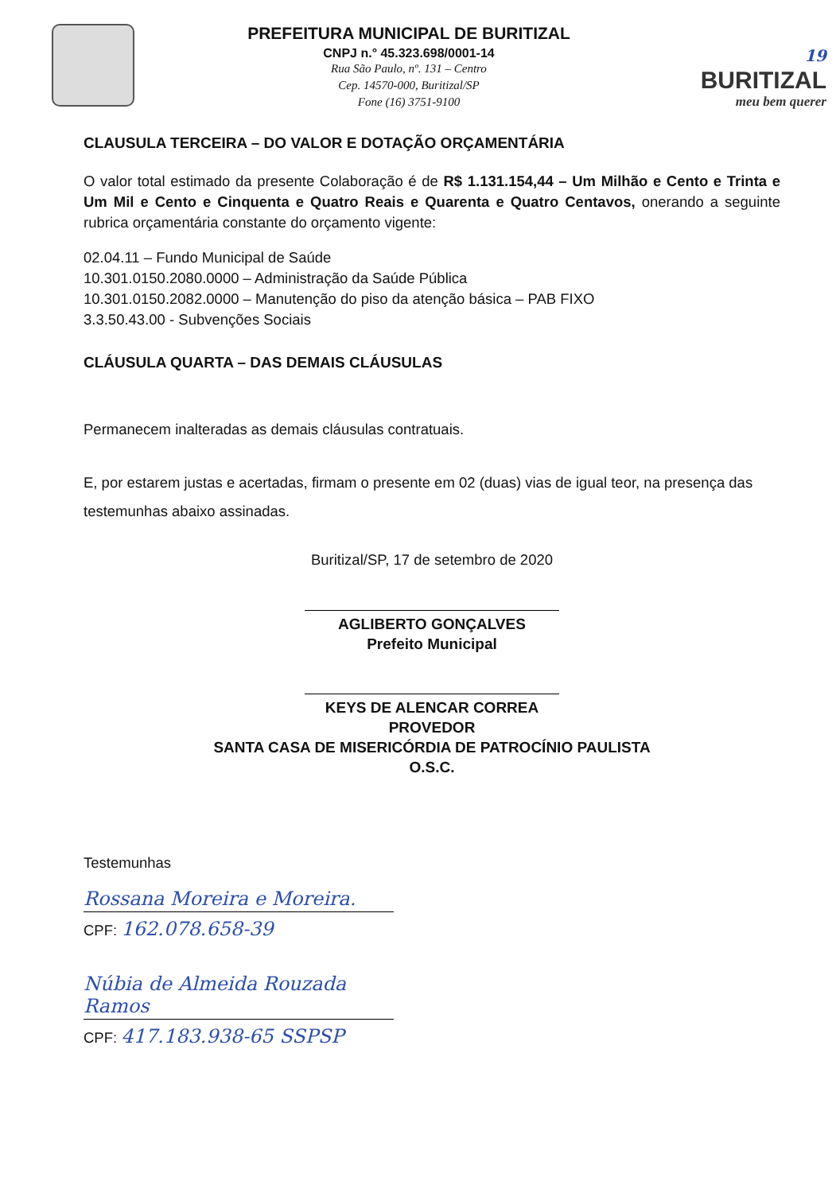PREFEITURA MUNICIPAL DE BURITIZAL
CNPJ n.° 45.323.698/0001-14
Rua São Paulo, nº. 131 – Centro
Cep. 14570-000, Buritizal/SP
Fone (16) 3751-9100
19
BURITIZAL
meu bem querer
CLAUSULA TERCEIRA – DO VALOR E DOTAÇÃO ORÇAMENTÁRIA
O valor total estimado da presente Colaboração é de R$ 1.131.154,44 – Um Milhão e Cento e Trinta e Um Mil e Cento e Cinquenta e Quatro Reais e Quarenta e Quatro Centavos, onerando a seguinte rubrica orçamentária constante do orçamento vigente:
02.04.11 – Fundo Municipal de Saúde
10.301.0150.2080.0000 – Administração da Saúde Pública
10.301.0150.2082.0000 – Manutenção do piso da atenção básica – PAB FIXO
3.3.50.43.00 - Subvenções Sociais
CLÁUSULA QUARTA – DAS DEMAIS CLÁUSULAS
Permanecem inalteradas as demais cláusulas contratuais.
E, por estarem justas e acertadas, firmam o presente em 02 (duas) vias de igual teor, na presença das testemunhas abaixo assinadas.
Buritizal/SP, 17 de setembro de 2020
AGLIBERTO GONÇALVES
Prefeito Municipal
KEYS DE ALENCAR CORREA
PROVEDOR
SANTA CASA DE MISERICÓRDIA DE PATROCÍNIO PAULISTA
O.S.C.
Testemunhas
Rossana Moreira e Moreira.
CPF: 162.078.658-39
Núbia de Almeida Rouzada Ramos
CPF: 417.183.938-65 SSPSP